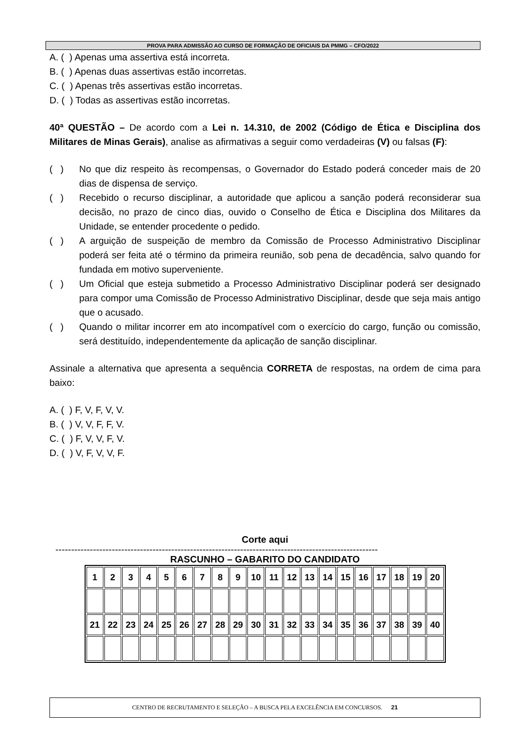PROVA PARA ADMISSÃO AO CURSO DE FORMAÇÃO DE OFICIAIS DA PMMG – CFO/2022
A. ( ) Apenas uma assertiva está incorreta.
B. ( ) Apenas duas assertivas estão incorretas.
C. ( ) Apenas três assertivas estão incorretas.
D. ( ) Todas as assertivas estão incorretas.
40ª QUESTÃO – De acordo com a Lei n. 14.310, de 2002 (Código de Ética e Disciplina dos Militares de Minas Gerais), analise as afirmativas a seguir como verdadeiras (V) ou falsas (F):
( ) No que diz respeito às recompensas, o Governador do Estado poderá conceder mais de 20 dias de dispensa de serviço.
( ) Recebido o recurso disciplinar, a autoridade que aplicou a sanção poderá reconsiderar sua decisão, no prazo de cinco dias, ouvido o Conselho de Ética e Disciplina dos Militares da Unidade, se entender procedente o pedido.
( ) A arguição de suspeição de membro da Comissão de Processo Administrativo Disciplinar poderá ser feita até o término da primeira reunião, sob pena de decadência, salvo quando for fundada em motivo superveniente.
( ) Um Oficial que esteja submetido a Processo Administrativo Disciplinar poderá ser designado para compor uma Comissão de Processo Administrativo Disciplinar, desde que seja mais antigo que o acusado.
( ) Quando o militar incorrer em ato incompatível com o exercício do cargo, função ou comissão, será destituído, independentemente da aplicação de sanção disciplinar.
Assinale a alternativa que apresenta a sequência CORRETA de respostas, na ordem de cima para baixo:
A. ( ) F, V, F, V, V.
B. ( ) V, V, F, F, V.
C. ( ) F, V, V, F, V.
D. ( ) V, F, V, V, F.
Corte aqui
-------------------------------------------------------------------------------------------------------
RASCUNHO – GABARITO DO CANDIDATO
| 1 | 2 | 3 | 4 | 5 | 6 | 7 | 8 | 9 | 10 | 11 | 12 | 13 | 14 | 15 | 16 | 17 | 18 | 19 | 20 |
| 21 | 22 | 23 | 24 | 25 | 26 | 27 | 28 | 29 | 30 | 31 | 32 | 33 | 34 | 35 | 36 | 37 | 38 | 39 | 40 |
CENTRO DE RECRUTAMENTO E SELEÇÃO – A BUSCA PELA EXCELÊNCIA EM CONCURSOS. 21